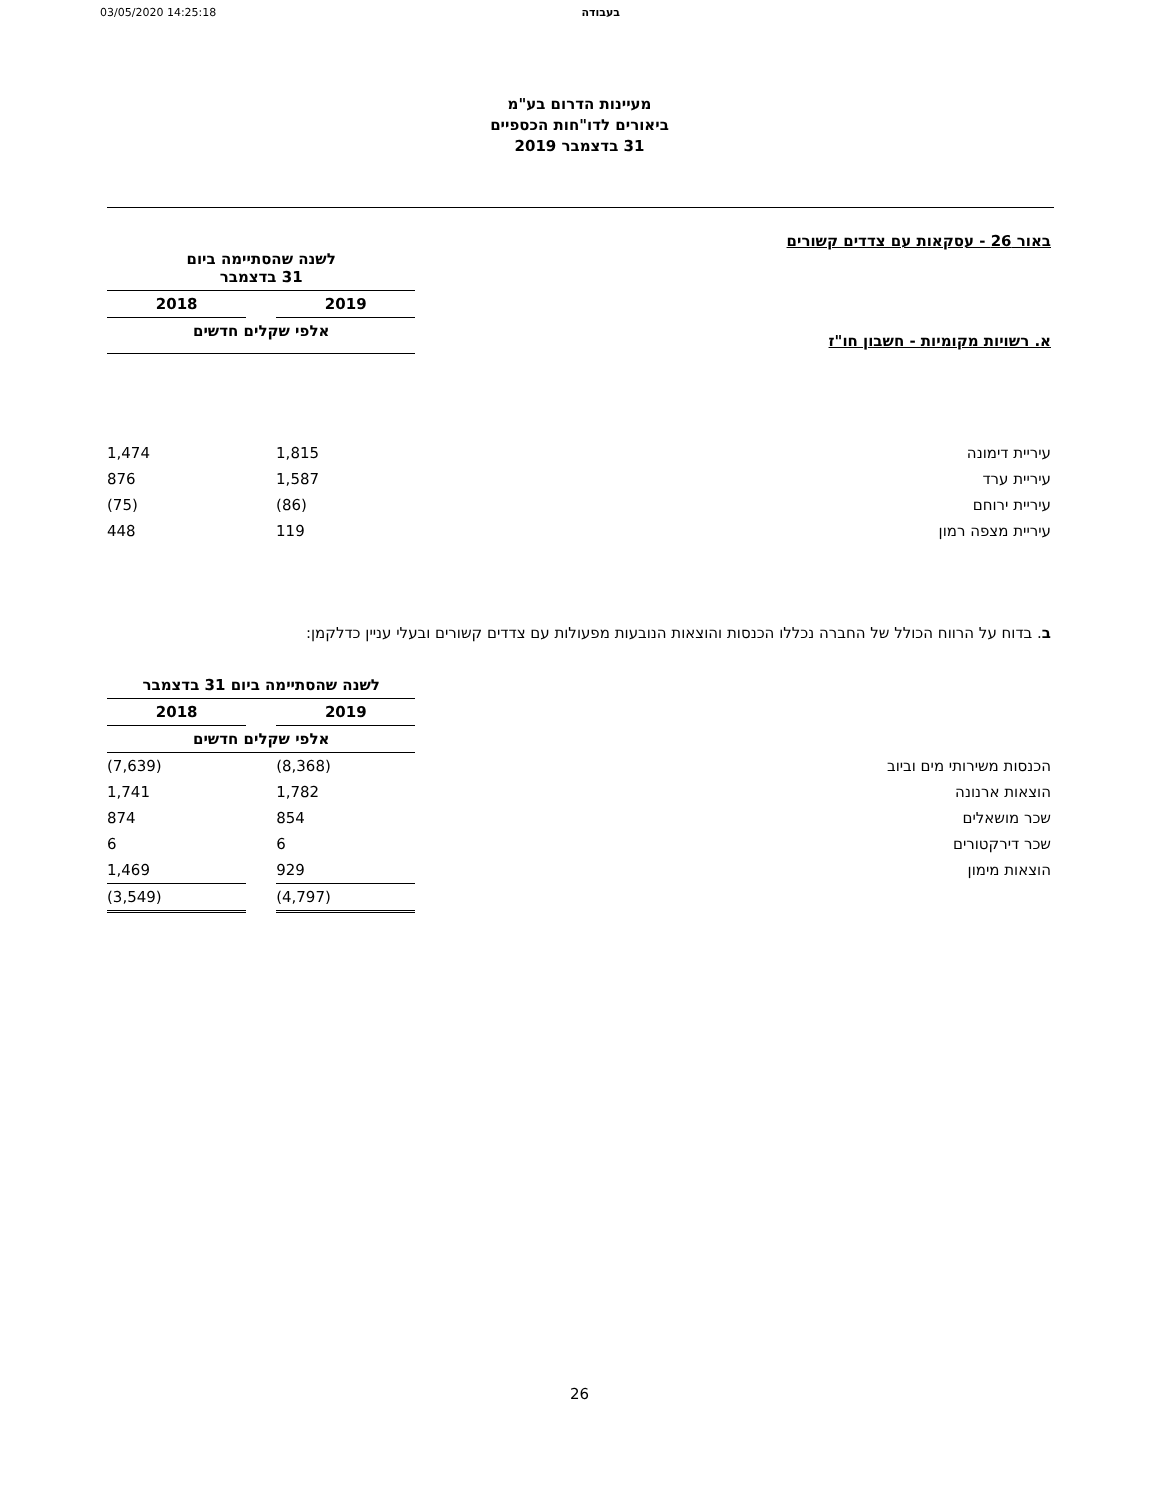03/05/2020 14:25:18 בעבודה
מעיינות הדרום בע"מ
ביאורים לדו"חות הכספיים
31 בדצמבר 2019
באור 26 - עסקאות עם צדדים קשורים
| | לשנה שהסתיימה ביום 31 בדצמבר | | |
| --- | --- | --- | --- |
| | 2019 | | 2018 |
| א. רשויות מקומיות - חשבון חו"ז | אלפי שקלים חדשים | | |
| עיריית דימונה | 1,815 | | 1,474 |
| עיריית ערד | 1,587 | | 876 |
| עיריית ירוחם | (86) | | (75) |
| עיריית מצפה רמון | 119 | | 448 |
ב. בדוח על הרווח הכולל של החברה נכללו הכנסות והוצאות הנובעות מפעולות עם צדדים קשורים ובעלי עניין כדלקמן:
| | לשנה שהסתיימה ביום 31 בדצמבר | | |
| --- | --- | --- | --- |
| | 2019 | | 2018 |
| | אלפי שקלים חדשים | | |
| הכנסות משירותי מים וביוב | (8,368) | | (7,639) |
| הוצאות ארנונה | 1,782 | | 1,741 |
| שכר מושאלים | 854 | | 874 |
| שכר דירקטורים | 6 | | 6 |
| הוצאות מימון | 929 | | 1,469 |
| | (4,797) | | (3,549) |
26